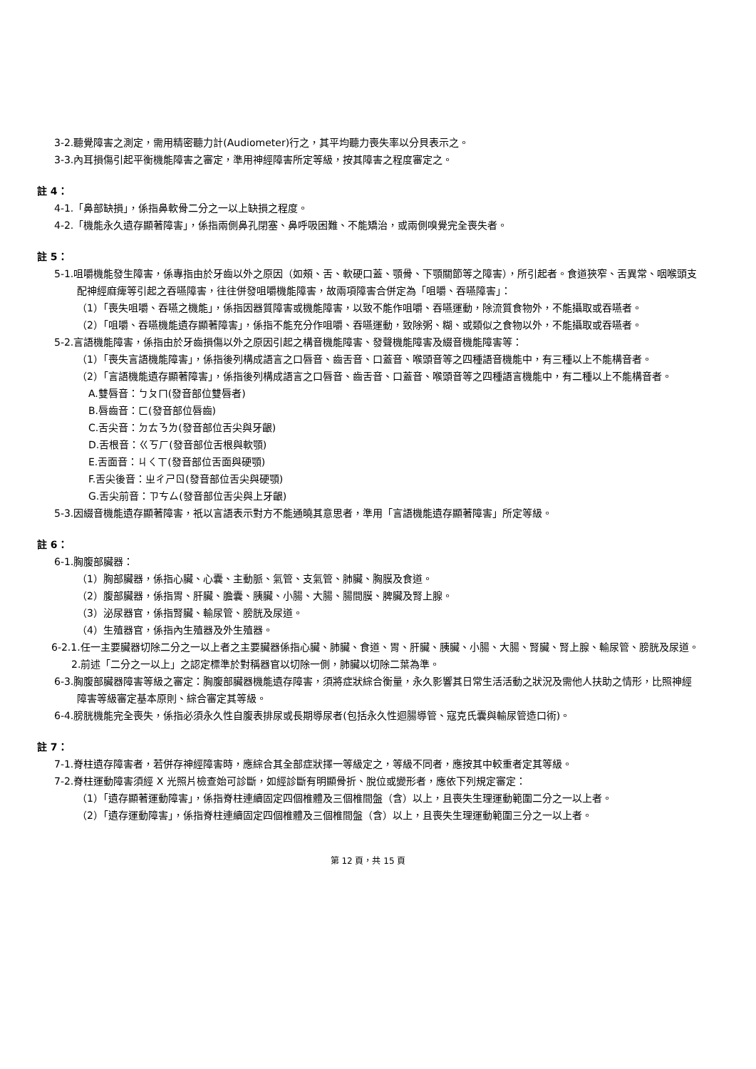3-2.聽覺障害之測定，需用精密聽力計(Audiometer)行之，其平均聽力喪失率以分貝表示之。
3-3.內耳損傷引起平衡機能障害之審定，準用神經障害所定等級，按其障害之程度審定之。
註 4：
4-1.「鼻部缺損」，係指鼻軟骨二分之一以上缺損之程度。
4-2.「機能永久遺存顯著障害」，係指兩側鼻孔閉塞、鼻呼吸困難、不能矯治，或兩側嗅覺完全喪失者。
註 5：
5-1.咀嚼機能發生障害，係專指由於牙齒以外之原因（如頰、舌、軟硬口蓋、顎骨、下顎關節等之障害），所引起者。食道狹窄、舌異常、咽喉頭支配神經麻痺等引起之吞嚥障害，往往併發咀嚼機能障害，故兩項障害合併定為「咀嚼、吞嚥障害」：
（1）「喪失咀嚼、吞嚥之機能」，係指因器質障害或機能障害，以致不能作咀嚼、吞嚥運動，除流質食物外，不能攝取或吞嚥者。
（2）「咀嚼、吞嚥機能遺存顯著障害」，係指不能充分作咀嚼、吞嚥運動，致除粥、糊、或類似之食物以外，不能攝取或吞嚥者。
5-2.言語機能障害，係指由於牙齒損傷以外之原因引起之構音機能障害、發聲機能障害及綴音機能障害等：
（1）「喪失言語機能障害」，係指後列構成語言之口唇音、齒舌音、口蓋音、喉頭音等之四種語音機能中，有三種以上不能構音者。
（2）「言語機能遺存顯著障害」，係指後列構成語言之口唇音、齒舌音、口蓋音、喉頭音等之四種語言機能中，有二種以上不能構音者。
A.雙唇音：ㄅㄆㄇ(發音部位雙唇者)
B.唇齒音：ㄈ(發音部位唇齒)
C.舌尖音：ㄉㄊㄋㄌ(發音部位舌尖與牙齦)
D.舌根音：ㄍㄎㄏ(發音部位舌根與軟顎)
E.舌面音：ㄐㄑㄒ(發音部位舌面與硬顎)
F.舌尖後音：ㄓㄔㄕㄖ(發音部位舌尖與硬顎)
G.舌尖前音：ㄗㄘㄙ(發音部位舌尖與上牙齦)
5-3.因綴音機能遺存顯著障害，祇以言語表示對方不能通曉其意思者，準用「言語機能遺存顯著障害」所定等級。
註 6：
6-1.胸腹部臟器：
（1）胸部臟器，係指心臟、心囊、主動脈、氣管、支氣管、肺臟、胸膜及食道。
（2）腹部臟器，係指胃、肝臟、膽囊、胰臟、小腸、大腸、腸間膜、脾臟及腎上腺。
（3）泌尿器官，係指腎臟、輸尿管、膀胱及尿道。
（4）生殖器官，係指內生殖器及外生殖器。
6-2.1.任一主要臟器切除二分之一以上者之主要臟器係指心臟、肺臟、食道、胃、肝臟、胰臟、小腸、大腸、腎臟、腎上腺、輸尿管、膀胱及尿道。
2.前述「二分之一以上」之認定標準於對稱器官以切除一側，肺臟以切除二葉為準。
6-3.胸腹部臟器障害等級之審定：胸腹部臟器機能遺存障害，須將症狀綜合衡量，永久影響其日常生活活動之狀況及需他人扶助之情形，比照神經障害等級審定基本原則、綜合審定其等級。
6-4.膀胱機能完全喪失，係指必須永久性自腹表排尿或長期導尿者(包括永久性迴腸導管、寇克氏囊與輸尿管造口術)。
註 7：
7-1.脊柱遺存障害者，若併存神經障害時，應綜合其全部症狀擇一等級定之，等級不同者，應按其中較重者定其等級。
7-2.脊柱運動障害須經 X 光照片檢查始可診斷，如經診斷有明顯骨折、脫位或變形者，應依下列規定審定：
（1）「遺存顯著運動障害」，係指脊柱連續固定四個椎體及三個椎間盤（含）以上，且喪失生理運動範圍二分之一以上者。
（2）「遺存運動障害」，係指脊柱連續固定四個椎體及三個椎間盤（含）以上，且喪失生理運動範圍三分之一以上者。
第 12 頁，共 15 頁